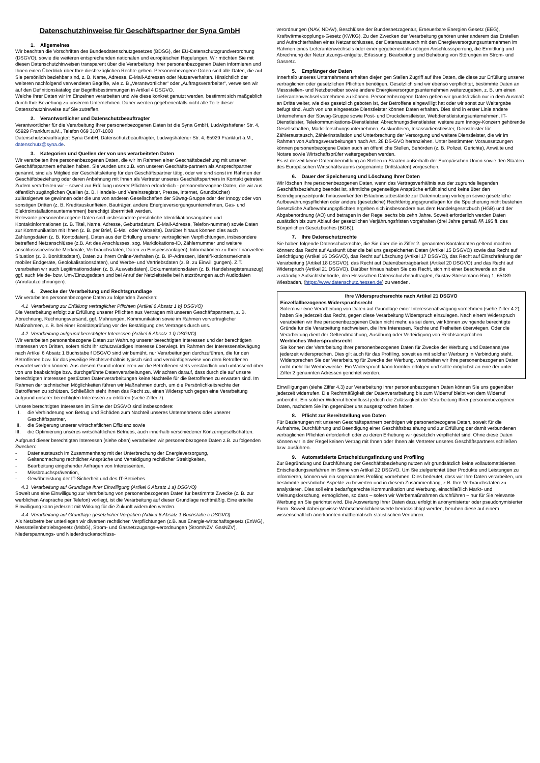Datenschutzhinweise für Geschäftspartner der Syna GmbH
1. Allgemeines
Wir beachten die Vorschriften des Bundesdatenschutzgesetzes (BDSG), der EU-Datenschutzgrundverordnung (DSGVO), sowie die weiteren entsprechenden nationalen und europäischen Regelungen. Wir möchten Sie mit diesen Datenschutzhinweisen transparent über die Verarbeitung Ihrer personenbezogenen Daten informieren und Ihnen einen Überblick über Ihre diesbezüglichen Rechte geben. Personenbezogene Daten sind alle Daten, die auf Sie persönlich beziehbar sind, z. B. Name, Adresse, E-Mail-Adressen oder Nutzerverhalten. Hinsichtlich der weiteren nachfolgend verwendeten Begriffe, wie z. B „Verantwortlicher“ oder „Auftragsverarbeiter“, verweisen wir auf den Definitionskatalog der Begriffsbestimmungen in Artikel 4 DSGVO.
Welche Ihrer Daten wir im Einzelnen verarbeiten und wie diese konkret genutzt werden, bestimmt sich maßgeblich durch Ihre Beziehung zu unserem Unternehmen. Daher werden gegebenenfalls nicht alle Teile dieser Datenschutzhinweise auf Sie zutreffen.
2. Verantwortlicher und Datenschutzbeauftragter
Verantwortlicher für die Verarbeitung Ihrer personenbezogenen Daten ist die Syna GmbH, Ludwigshafener Str. 4, 65929 Frankfurt a.M., Telefon 069 3107-1060
Datenschutzbeauftragter: Syna GmbH, Datenschutzbeauftragter, Ludwigshafener Str. 4, 65929 Frankfurt a.M., datenschutz@syna.de.
3. Kategorien und Quellen der von uns verarbeiteten Daten
Wir verarbeiten Ihre personenbezogenen Daten, die wir im Rahmen einer Geschäftsbeziehung mit unseren Geschäftspartnern erhalten haben. Sie wurden uns z.B. von unseren Geschäfts-partnern als Ansprechpartner genannt, sind als Mitglied der Geschäftsleitung für den Geschäftspartner tätig, oder wir sind sonst im Rahmen der Geschäftsbeziehung oder deren Anbahnung mit Ihnen als Vertreter unseres Geschäftspartners in Kontakt getreten.
Zudem verarbeiten wir – soweit zur Erfüllung unserer Pflichten erforderlich - personenbezogene Daten, die wir aus öffentlich zugänglichen Quellen (z. B. Handels- und Vereinsregister, Presse, Internet, Grundbücher) zulässigerweise gewinnen oder die uns von anderen Gesellschaften der Süwag-Gruppe oder der Innogy oder von sonstigen Dritten (z. B. Kreditauskunfteien, Bauträger, andere Energieversorgungsunternehmen, Gas- und Elektroinstallationsunternehmen) berechtigt übermittelt werden.
Relevante personenbezogene Daten sind insbesondere persönliche Identifikationsangaben und Kontaktinformationen (z. B. Titel, Name, Adresse, Geburtsdatum, E-Mail-Adresse, Telefon-nummer) sowie Daten zur Kommunikation mit Ihnen (z. B. per Brief, E-Mail oder Webseite). Darüber hinaus können dies auch Zahlungsdaten (z. B. Kontodaten), Daten aus der Erfüllung unserer vertraglichen Verpflichtungen, insbesondere betreffend Netzanschlüsse (z.B. Art des Anschlusses, sog. Marktlokations-ID, Zählernummer und weitere anschlussspezifische Merkmale, Verbrauchsdaten, Daten zu Einspeiseanlagen), Informationen zu Ihrer finanziellen Situation (z. B. Bonitätsdaten), Daten zu Ihrem Online-Verhalten (z. B. IP-Adressen, Identifi-kationsmerkmale mobiler Endgeräte, Geolokalisationsdaten), und Werbe- und Vertriebsdaten (z. B. zu Einwilligungen). Z.T. verarbeiten wir auch Legitimationsdaten (z. B. Ausweisdaten), Dokumentationsdaten (z. B. Handelsregisterauszug) ggf. auch Melde- bzw. Um-/Einzugsdaten und bei Anruf der Netzleitstelle bei Netzstörungen auch Audiodaten (Anrufaufzeichnungen).
4. Zwecke der Verarbeitung und Rechtsgrundlage
Wir verarbeiten personenbezogene Daten zu folgenden Zwecken:
4.1 Verarbeitung zur Erfüllung vertraglicher Pflichten (Artikel 6 Absatz 1 b) DSGVO)
Die Verarbeitung erfolgt zur Erfüllung unserer Pflichten aus Verträgen mit unseren Geschäftspartnern, z. B. Abrechnung, Rechnungsversand, ggf. Mahnungen, Kommunikation sowie im Rahmen vorvertraglicher Maßnahmen, z. B. bei einer Bonitätsprüfung vor der Bestätigung des Vertrages durch uns.
4.2 Verarbeitung aufgrund berechtigter Interessen (Artikel 6 Absatz 1 f) DSGVO)
Wir verarbeiten personenbezogene Daten zur Wahrung unserer berechtigten Interessen und der berechtigten Interessen von Dritten, sofern nicht Ihr schutzwürdiges Interesse überwiegt. Im Rahmen der Interessenabwägung nach Artikel 6 Absatz 1 Buchstabe f DSGVO sind wir bemüht, nur Verarbeitungen durchzuführen, die für den Betroffenen bzw. für das jeweilige Rechtsverhältnis typisch sind und vernünftigerweise von dem Betroffenen erwartet werden können. Aus diesem Grund informieren wir die Betroffenen stets verständlich und umfassend über von uns beabsichtige bzw. durchgeführte Datenverarbeitungen. Wir achten darauf, dass durch die auf unsere berechtigten Interessen gestützten Datenverarbeitungen keine Nachteile für die Betroffenen zu erwarten sind. Im Rahmen der technischen Möglichkeiten führen wir Maßnahmen durch, um die Persönlichkeitsrechte der Betroffenen zu schützen. Schließlich steht Ihnen das Recht zu, einen Widerspruch gegen eine Verarbeitung aufgrund unserer berechtigten Interessen zu erklären (siehe Ziffer 7).
Unsere berechtigten Interessen im Sinne der DSGVO sind insbesondere:
I. die Verhinderung von Betrug und Schäden zum Nachteil unseres Unternehmens oder unserer Geschäftspartner,
II. die Steigerung unserer wirtschaftlichen Effizienz sowie
III. die Optimierung unseres wirtschaftlichen Betriebs, auch innerhalb verschiedener Konzerngesellschaften.
Aufgrund dieser berechtigten Interessen (siehe oben) verarbeiten wir personenbezogene Daten z.B. zu folgenden Zwecken:
- Datenaustausch im Zusammenhang mit der Unterbrechung der Energieversorgung,
- Geltendmachung rechtlicher Ansprüche und Verteidigung rechtlicher Streitigkeiten,
- Bearbeitung eingehender Anfragen von Interessenten,
- Missbrauchsprävention,
- Gewährleistung der IT-Sicherheit und des IT-Betriebes.
4.3 Verarbeitung auf Grundlage Ihrer Einwilligung (Artikel 6 Absatz 1 a) DSGVO)
Soweit uns eine Einwilligung zur Verarbeitung von personenbezogenen Daten für bestimmte Zwecke (z. B. zur werblichen Ansprache per Telefon) vorliegt, ist die Verarbeitung auf dieser Grundlage rechtmäßig. Eine erteilte Einwilligung kann jederzeit mit Wirkung für die Zukunft widerrufen werden.
4.4 Verarbeitung auf Grundlage gesetzlicher Vorgaben (Artikel 6 Absatz 1 Buchstabe c DSGVO)
Als Netzbetreiber unterliegen wir diversen rechtlichen Verpflichtungen (z.B. aus Energie-wirtschaftsgesetz (EnWG), Messstellenbetriebsgesetz (MsbG), Strom- und Gasnetzzugangs-verordnungen (StromNZV, GasNZV), Niederspannungs- und Niederdruckanschluss-
verordnungen (NAV, NDAV), Beschlüsse der Bundesnetzagentur, Erneuerbare Energien Gesetz (EEG), Kraftwärmekopplungs-Gesetz (KWKG). Zu den Zwecken der Verarbeitung gehören unter anderem das Erstellen und Aufrechterhalten eines Netzanschlusses, der Datenaustausch mit den Energieversorgungsunternehmen im Rahmen eines Lieferantenwechsels oder einer gegebenenfalls nötigen Anschlusssperrung, die Ermittlung und Abrechnung der Netznutzungs-entgelte, Erfassung, Bearbeitung und Behebung von Störungen im Strom- und Gasnetz.
5. Empfänger der Daten
Innerhalb unseres Unternehmens erhalten diejenigen Stellen Zugriff auf Ihre Daten, die diese zur Erfüllung unserer vertraglichen oder gesetzlichen Pflichten benötigen. Gesetzlich sind wir ebenso verpflichtet, bestimmte Daten an Messstellen- und Netzbetreiber sowie andere Energieversorgungsunternehmen weiterzugeben, z. B. um einen Lieferantenwechsel vornehmen zu können. Personenbezogene Daten geben wir grundsätzlich nur in dem Ausmaß an Dritte weiter, wie dies gesetzlich geboten ist, der Betroffene eingewilligt hat oder wir sonst zur Weitergabe befugt sind. Auch von uns eingesetzte Dienstleister können Daten erhalten. Dies sind in erster Linie andere Unternehmen der Süwag-Gruppe sowie Post- und Druckdienstleister, Webdienstleistungsunternehmen, IT-Dienstleister, Telekommunikations-Dienstleister, Abrechnungsdienstleister, weitere zum Innogy-Konzern gehörende Gesellschaften, Markt-forschungsunternehmen, Auskunfteien, Inkassodienstleister, Dienstleister für Zähleraustausch, Zählerinstallation und Unterbrechung der Versorgung und weitere Dienstleister, die wir im Rahmen von Auftragsverarbeitungen nach Art. 28 DS-GVO heranziehen. Unter bestimmten Voraussetzungen können personenbezogene Daten auch an öffentliche Stellen, Behörden (z. B. Polizei, Gerichte), Anwälte und Notare sowie Wirtschaftsprüfer weitergegeben werden.
Es ist derzeit keine Datenübermittlung an Stellen in Staaten außerhalb der Europäischen Union sowie den Staaten des Europäischen Wirtschaftsraums (sogenannte Drittstaaten) vorgesehen.
6. Dauer der Speicherung und Löschung Ihrer Daten
Wir löschen Ihre personenbezogenen Daten, wenn das Vertragsverhältnis aus der zugrunde liegenden Geschäftsbeziehung beendet ist, sämtliche gegenseitige Ansprüche erfüllt sind und keine über den Beendigungszeitpunkt hinauswirkenden Erlaubnistatbestände zur Datennutzung vorliegen sowie gesetzliche Aufbewahrungspflichten oder andere (gesetzliche) Rechtfertigungsgrundlagen für die Speicherung nicht bestehen. Gesetzliche Aufbewahrungspflichten ergeben sich insbesondere aus dem Handelsgesetzbuch (HGB) und der Abgabenordnung (AO) und betragen in der Regel sechs bis zehn Jahre. Soweit erforderlich werden Daten zusätzlich bis zum Ablauf der gesetzlichen Verjährungsfristen vorgehalten (drei Jahre gemäß §§ 195 ff. des Bürgerlichen Gesetzbuches (BGB)).
7. Ihre Datenschutzrechte
Sie haben folgende Datenschutzrechte, die Sie über die in Ziffer 2. genannten Kontaktdaten geltend machen können: das Recht auf Auskunft über die bei uns gespeicherten Daten (Artikel 15 DSGVO) sowie das Recht auf Berichtigung (Artikel 16 DSGVO), das Recht auf Löschung (Artikel 17 DSGVO), das Recht auf Einschränkung der Verarbeitung (Artikel 18 DSGVO), das Recht auf Datenübertragbarkeit (Artikel 20 DSGVO) und das Recht auf Widerspruch (Artikel 21 DSGVO). Darüber hinaus haben Sie das Recht, sich mit einer Beschwerde an die zuständige Aufsichtsbehörde, den Hessischen Datenschutzbeauftragten, Gustav-Stresemann-Ring 1, 65189 Wiesbaden, (https://www.datenschutz.hessen.de) zu wenden.
Ihre Widerspruchsrechte nach Artikel 21 DSGVO
Einzelfallbezogenes Widerspruchsrecht
Sofern wir eine Verarbeitung von Daten auf Grundlage einer Interessenabwägung vornehmen (siehe Ziffer 4.2), haben Sie jederzeit das Recht, gegen diese Verarbeitung Widerspruch einzulegen. Nach einem Widerspruch verarbeiten wir Ihre personenbezogenen Daten nicht mehr, es sei denn, wir können zwingende berechtigte Gründe für die Verarbeitung nachweisen, die Ihre Interessen, Rechte und Freiheiten überwiegen. Oder die Verarbeitung dient der Geltendmachung, Ausübung oder Verteidigung von Rechtsansprüchen.
Werbliches Widerspruchsrecht
Sie können der Verarbeitung Ihrer personenbezogenen Daten für Zwecke der Werbung und Datenanalyse jederzeit widersprechen. Dies gilt auch für das Profiling, soweit es mit solcher Werbung in Verbindung steht. Widersprechen Sie der Verarbeitung für Zwecke der Werbung, verarbeiten wir Ihre personenbezogenen Daten nicht mehr für Werbezwecke. Ein Widerspruch kann formfrei erfolgen und sollte möglichst an eine der unter Ziffer 2 genannten Adressen gerichtet werden.
Einwilligungen (siehe Ziffer 4.3) zur Verarbeitung Ihrer personenbezogenen Daten können Sie uns gegenüber jederzeit widerrufen. Die Rechtmäßigkeit der Datenverarbeitung bis zum Widerruf bleibt von dem Widerruf unberührt. Ein solcher Widerruf beeinflusst jedoch die Zulässigkeit der Verarbeitung Ihrer personenbezogenen Daten, nachdem Sie ihn gegenüber uns ausgesprochen haben.
8. Pflicht zur Bereitstellung von Daten
Für Beziehungen mit unseren Geschäftspartnern benötigen wir personenbezogene Daten, soweit für die Aufnahme, Durchführung und Beendigung einer Geschäftsbeziehung und zur Erfüllung der damit verbundenen vertraglichen Pflichten erforderlich oder zu deren Erhebung wir gesetzlich verpflichtet sind. Ohne diese Daten können wir in der Regel keinen Vertrag mit Ihnen oder Ihnen als Vertreter unseres Geschäftspartners schließen bzw. ausführen.
9. Automatisierte Entscheidungsfindung und Profiling
Zur Begründung und Durchführung der Geschäftsbeziehung nutzen wir grundsätzlich keine vollautomatisierten Entscheidungsverfahren im Sinne von Artikel 22 DSGVO. Um Sie zielgerichtet über Produkte und Leistungen zu informieren, können wir ein sogenanntes Profiling vornehmen. Dies bedeutet, dass wir Ihre Daten verarbeiten, um bestimmte persönliche Aspekte zu bewerten und in diesem Zusammenhang, z.B. Ihre Verbrauchsdaten zu analysieren. Dies soll eine bedarfsgerechte Kommunikation und Werbung, einschließlich Markt- und Meinungsforschung, ermöglichen, so dass – sofern wir Werbemaßnahmen durchführen – nur für Sie relevante Werbung an Sie gerichtet wird. Die Auswertung Ihrer Daten dazu erfolgt in anonymisierter oder pseudonymisierter Form. Soweit dabei gewisse Wahrscheinlichkeitswerte berücksichtigt werden, beruhen diese auf einem wissenschaftlich anerkannten mathematisch-statistischen Verfahren.